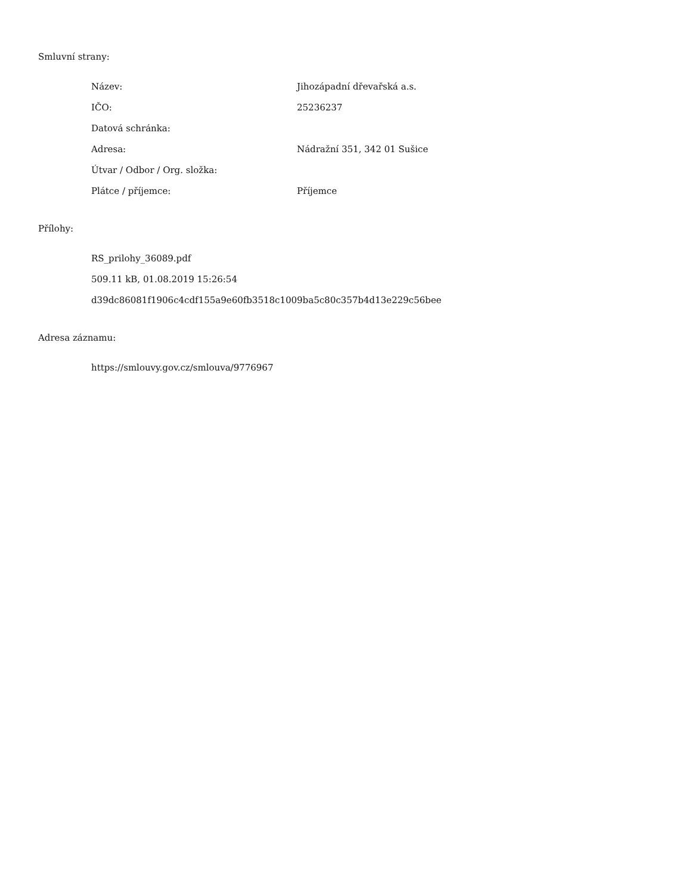Smluvní strany:
| Název: | Jihozápadní dřevařská a.s. |
| IČO: | 25236237 |
| Datová schránka: | |
| Adresa: | Nádražní 351, 342 01 Sušice |
| Útvar / Odbor / Org. složka: | |
| Plátce / příjemce: | Příjemce |
Přílohy:
RS_prilohy_36089.pdf
509.11 kB, 01.08.2019 15:26:54
d39dc86081f1906c4cdf155a9e60fb3518c1009ba5c80c357b4d13e229c56bee
Adresa záznamu:
https://smlouvy.gov.cz/smlouva/9776967